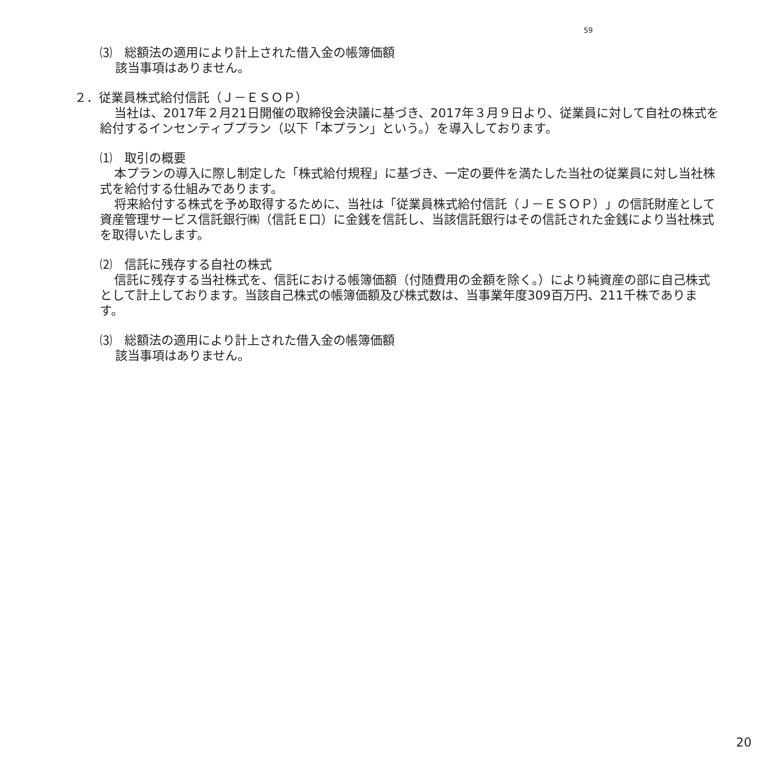59
⑶　総額法の適用により計上された借入金の帳簿価額
該当事項はありません。
２．従業員株式給付信託（Ｊ－ＥＳＯＰ）
当社は、2017年２月21日開催の取締役会決議に基づき、2017年３月９日より、従業員に対して自社の株式を給付するインセンティブプラン（以下「本プラン」という。）を導入しております。
⑴　取引の概要
本プランの導入に際し制定した「株式給付規程」に基づき、一定の要件を満たした当社の従業員に対し当社株式を給付する仕組みであります。
将来給付する株式を予め取得するために、当社は「従業員株式給付信託（Ｊ－ＥＳＯＰ）」の信託財産として資産管理サービス信託銀行㈱（信託Ｅ口）に金銭を信託し、当該信託銀行はその信託された金銭により当社株式を取得いたします。
⑵　信託に残存する自社の株式
信託に残存する当社株式を、信託における帳簿価額（付随費用の金額を除く。）により純資産の部に自己株式として計上しております。当該自己株式の帳簿価額及び株式数は、当事業年度309百万円、211千株であります。
⑶　総額法の適用により計上された借入金の帳簿価額
該当事項はありません。
20